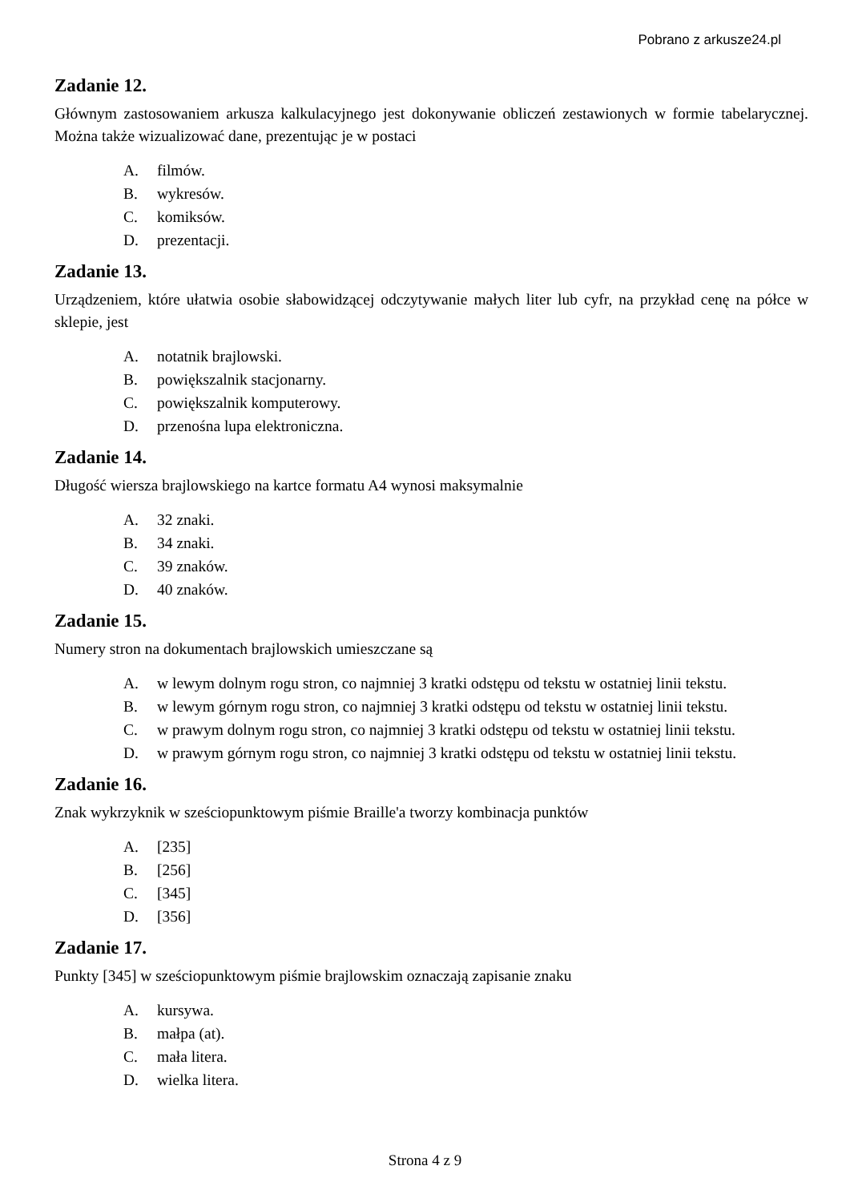Pobrano z arkusze24.pl
Zadanie 12.
Głównym zastosowaniem arkusza kalkulacyjnego jest dokonywanie obliczeń zestawionych w formie tabelarycznej. Można także wizualizować dane, prezentując je w postaci
A. filmów.
B. wykresów.
C. komiksów.
D. prezentacji.
Zadanie 13.
Urządzeniem, które ułatwia osobie słabowidzącej odczytywanie małych liter lub cyfr, na przykład cenę na półce w sklepie, jest
A. notatnik brajlowski.
B. powiększalnik stacjonarny.
C. powiększalnik komputerowy.
D. przenośna lupa elektroniczna.
Zadanie 14.
Długość wiersza brajlowskiego na kartce formatu A4 wynosi maksymalnie
A. 32 znaki.
B. 34 znaki.
C. 39 znaków.
D. 40 znaków.
Zadanie 15.
Numery stron na dokumentach brajlowskich umieszczane są
A. w lewym dolnym rogu stron, co najmniej 3 kratki odstępu od tekstu w ostatniej linii tekstu.
B. w lewym górnym rogu stron, co najmniej 3 kratki odstępu od tekstu w ostatniej linii tekstu.
C. w prawym dolnym rogu stron, co najmniej 3 kratki odstępu od tekstu w ostatniej linii tekstu.
D. w prawym górnym rogu stron, co najmniej 3 kratki odstępu od tekstu w ostatniej linii tekstu.
Zadanie 16.
Znak wykrzyknik w sześciopunktowym piśmie Braille'a tworzy kombinacja punktów
A. [235]
B. [256]
C. [345]
D. [356]
Zadanie 17.
Punkty [345] w sześciopunktowym piśmie brajlowskim oznaczają zapisanie znaku
A. kursywa.
B. małpa (at).
C. mała litera.
D. wielka litera.
Strona 4 z 9